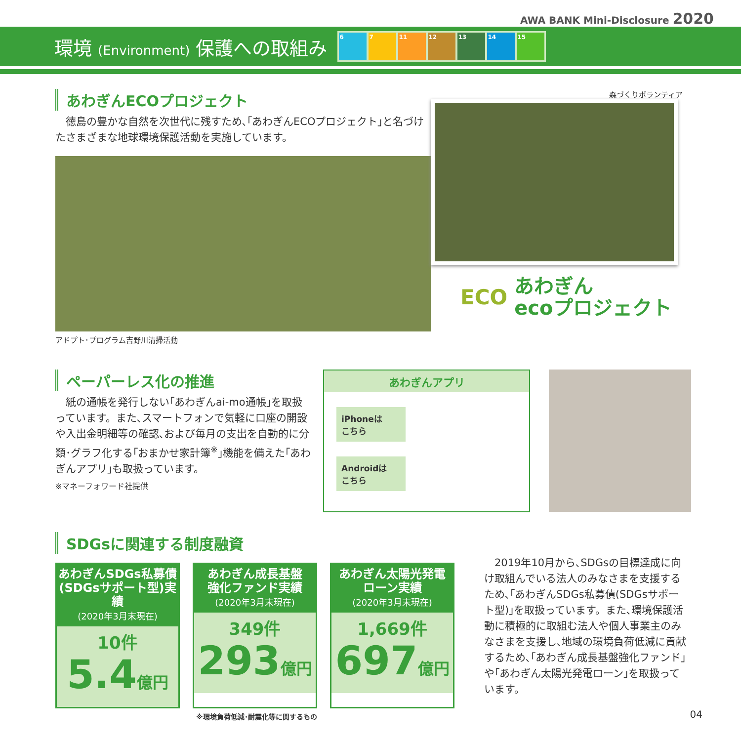AWA BANK Mini-Disclosure 2020
環境 (Environment) 保護への取組み
6 7 11 12 13 14 15
あわぎんECOプロジェクト
 徳島の豊かな自然を次世代に残すため､｢あわぎんECOプロジェクト｣と名づけたさまざまな地球環境保護活動を実施しています。
アドプト･プログラム吉野川清掃活動
森づくりボランティア
ECO
あわぎん
ecoプロジェクト
ペーパーレス化の推進
 紙の通帳を発行しない｢あわぎんai-mo通帳｣を取扱っています。また､スマートフォンで気軽に口座の開設や入出金明細等の確認､および毎月の支出を自動的に分類･グラフ化する｢おまかせ家計簿<sup>※</sup>｣機能を備えた｢あわぎんアプリ｣も取扱っています。
※マネーフォワード社提供
あわぎんアプリ
iPhoneは
こちら
Androidは
こちら
SDGsに関連する制度融資
あわぎんSDGs私募債
(SDGsサポート型)実績
(2020年3月末現在)
10件
5.4億円
あわぎん成長基盤
強化ファンド実績
(2020年3月末現在)
349件
293億円
あわぎん太陽光発電
ローン実績
(2020年3月末現在)
1,669件
697億円
※環境負荷低減･耐震化等に関するもの
 2019年10月から､SDGsの目標達成に向け取組んでいる法人のみなさまを支援するため､｢あわぎんSDGs私募債(SDGsサポート型)｣を取扱っています。また､環境保護活動に積極的に取組む法人や個人事業主のみなさまを支援し､地域の環境負荷低減に貢献するため､｢あわぎん成長基盤強化ファンド｣や｢あわぎん太陽光発電ローン｣を取扱っています。
04